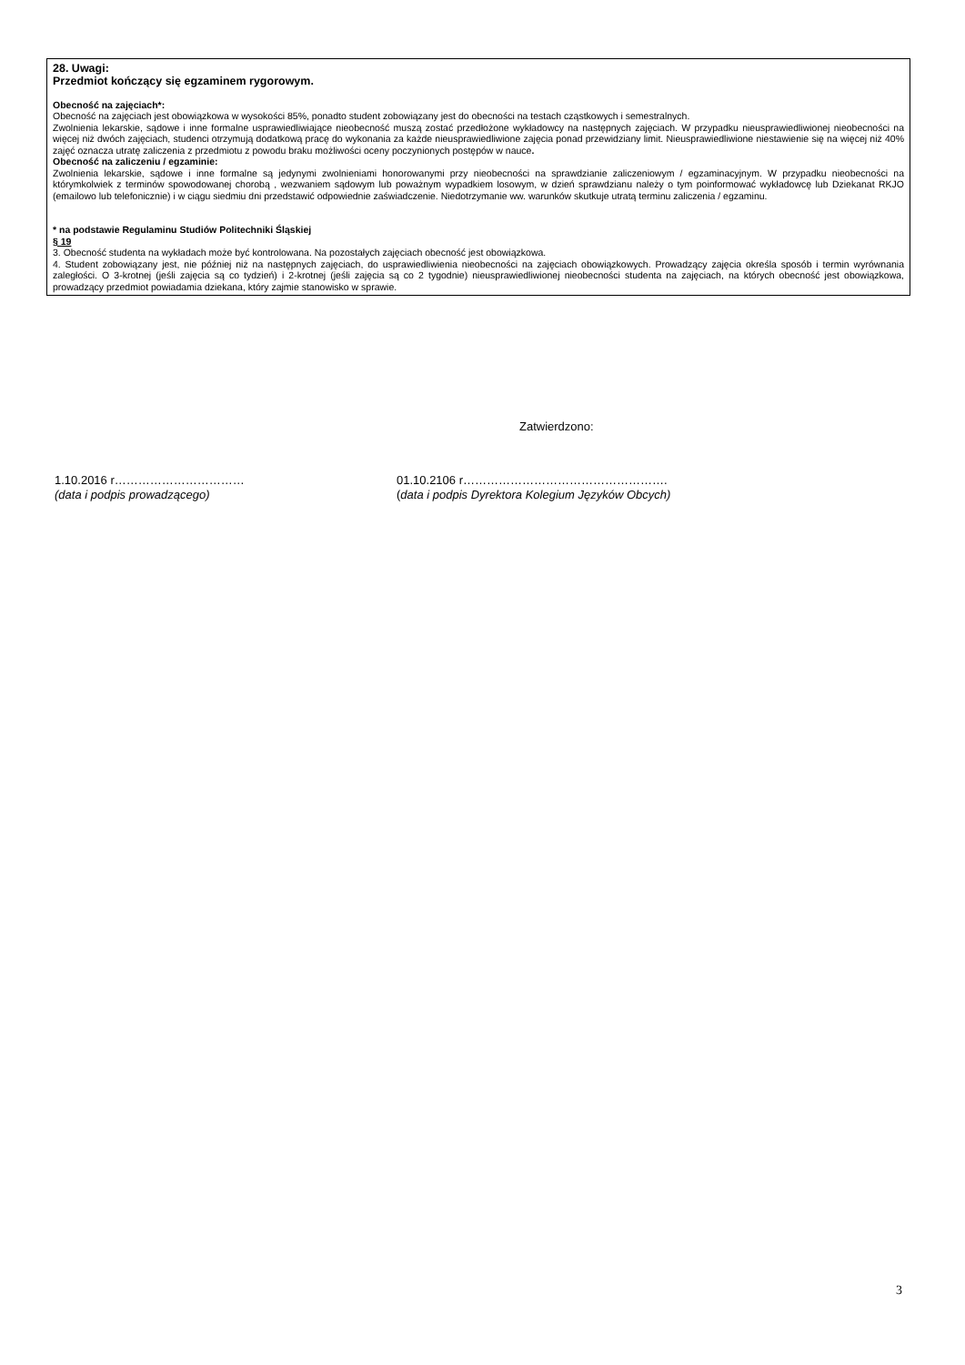28. Uwagi:
Przedmiot kończący się egzaminem rygorowym.
Obecność na zajęciach*:
Obecność na zajęciach jest obowiązkowa w wysokości 85%, ponadto student zobowiązany jest do obecności na testach cząstkowych i semestralnych.
Zwolnienia lekarskie, sądowe i inne formalne usprawiedliwiające nieobecność muszą zostać przedłożone wykładowcy na następnych zajęciach. W przypadku nieusprawiedliwionej nieobecności na więcej niż dwóch zajęciach, studenci otrzymują dodatkową pracę do wykonania za każde nieusprawiedliwione zajęcia ponad przewidziany limit. Nieusprawiedliwione niestawienie się na więcej niż 40% zajęć oznacza utratę zaliczenia z przedmiotu z powodu braku możliwości oceny poczynionych postępów w nauce.
Obecność na zaliczeniu / egzaminie:
Zwolnienia lekarskie, sądowe i inne formalne są jedynymi zwolnieniami honorowanymi przy nieobecności na sprawdzianie zaliczeniowym / egzaminacyjnym. W przypadku nieobecności na którymkolwiek z terminów spowodowanej chorobą , wezwaniem sądowym lub poważnym wypadkiem losowym, w dzień sprawdzianu należy o tym poinformować wykładowcę lub Dziekanat RKJO (emailowo lub telefonicznie) i w ciągu siedmiu dni przedstawić odpowiednie zaświadczenie. Niedotrzymanie ww. warunków skutkuje utratą terminu zaliczenia / egzaminu.
* na podstawie Regulaminu Studiów Politechniki Śląskiej
§ 19
3. Obecność studenta na wykładach może być kontrolowana. Na pozostałych zajęciach obecność jest obowiązkowa.
4. Student zobowiązany jest, nie później niż na następnych zajęciach, do usprawiedliwienia nieobecności na zajęciach obowiązkowych. Prowadzący zajęcia określa sposób i termin wyrównania zaległości. O 3-krotnej (jeśli zajęcia są co tydzień) i 2-krotnej (jeśli zajęcia są co 2 tygodnie) nieusprawiedliwionej nieobecności studenta na zajęciach, na których obecność jest obowiązkowa, prowadzący przedmiot powiadamia dziekana, który zajmie stanowisko w sprawie.
Zatwierdzono:
1.10.2016 r……………………………
(data i podpis prowadzącego)
01.10.2106 r…………………………………………….
(data i podpis Dyrektora Kolegium Języków Obcych)
3